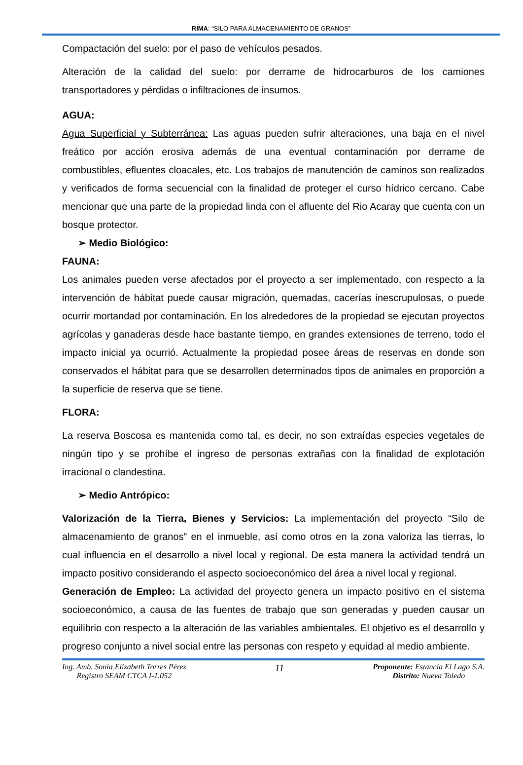RIMA: “SILO PARA ALMACENAMIENTO DE GRANOS”
Compactación del suelo: por el paso de vehículos pesados.
Alteración de la calidad del suelo: por derrame de hidrocarburos de los camiones transportadores y pérdidas o infiltraciones de insumos.
AGUA:
Agua Superficial y Subterránea: Las aguas pueden sufrir alteraciones, una baja en el nivel freático por acción erosiva además de una eventual contaminación por derrame de combustibles, efluentes cloacales, etc. Los trabajos de manutención de caminos son realizados y verificados de forma secuencial con la finalidad de proteger el curso hídrico cercano. Cabe mencionar que una parte de la propiedad linda con el afluente del Rio Acaray que cuenta con un bosque protector.
➢ Medio Biológico:
FAUNA:
Los animales pueden verse afectados por el proyecto a ser implementado, con respecto a la intervención de hábitat puede causar migración, quemadas, cacerías inescrupulosas, o puede ocurrir mortandad por contaminación. En los alrededores de la propiedad se ejecutan proyectos agrícolas y ganaderas desde hace bastante tiempo, en grandes extensiones de terreno, todo el impacto inicial ya ocurrió. Actualmente la propiedad posee áreas de reservas en donde son conservados el hábitat para que se desarrollen determinados tipos de animales en proporción a la superficie de reserva que se tiene.
FLORA:
La reserva Boscosa es mantenida como tal, es decir, no son extraídas especies vegetales de ningún tipo y se prohíbe el ingreso de personas extrañas con la finalidad de explotación irracional o clandestina.
➢ Medio Antrópico:
Valorización de la Tierra, Bienes y Servicios: La implementación del proyecto “Silo de almacenamiento de granos” en el inmueble, así como otros en la zona valoriza las tierras, lo cual influencia en el desarrollo a nivel local y regional. De esta manera la actividad tendrá un impacto positivo considerando el aspecto socioeconómico del área a nivel local y regional.
Generación de Empleo: La actividad del proyecto genera un impacto positivo en el sistema socioeconómico, a causa de las fuentes de trabajo que son generadas y pueden causar un equilibrio con respecto a la alteración de las variables ambientales. El objetivo es el desarrollo y progreso conjunto a nivel social entre las personas con respeto y equidad al medio ambiente.
Ing. Amb. Sonia Elizabeth Torres Pérez
Registro SEAM CTCA I-1.052
11
Proponente: Estancia El Lago S.A.
Distrito: Nueva Toledo